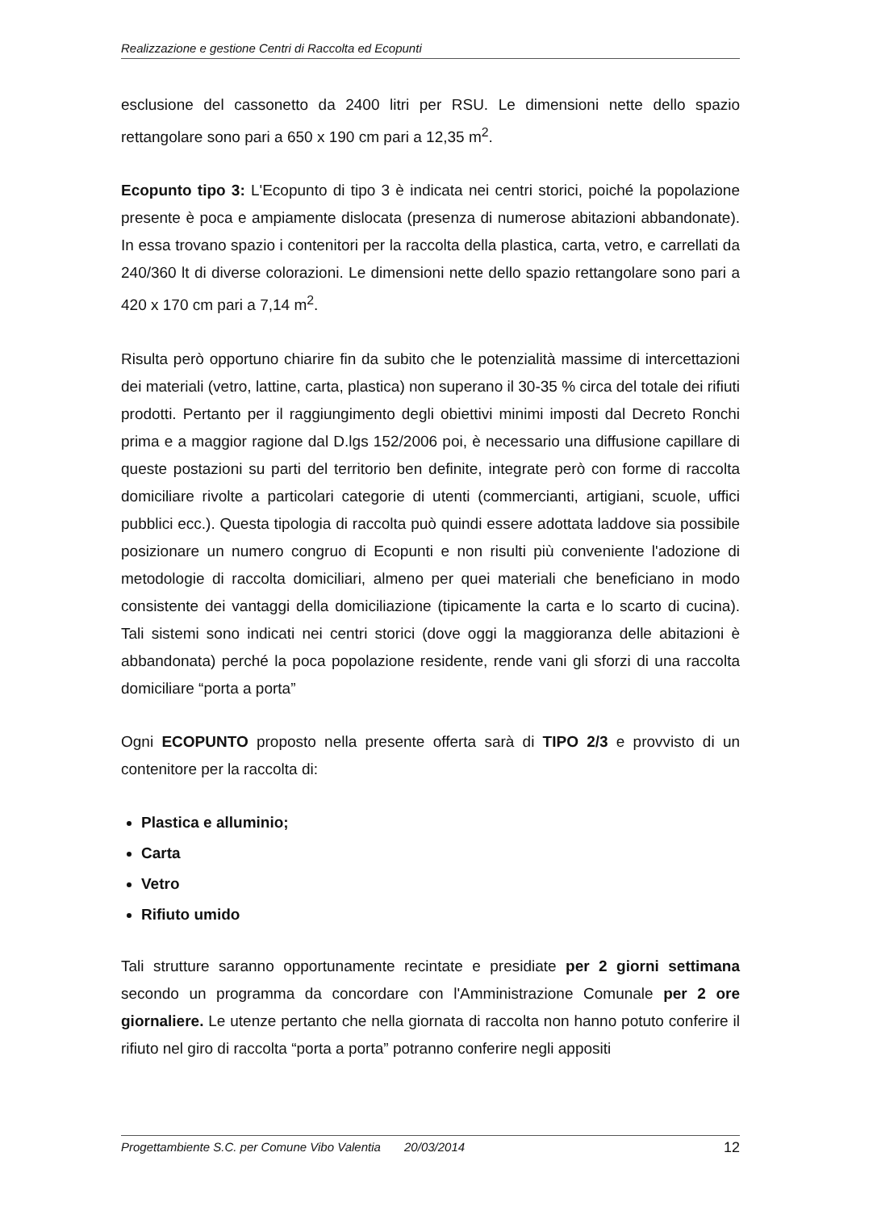Realizzazione e gestione Centri di Raccolta ed Ecopunti
esclusione del cassonetto da 2400 litri per RSU. Le dimensioni nette dello spazio rettangolare sono pari a 650 x 190 cm pari a 12,35 m<sup>2</sup>.
Ecopunto tipo 3: L'Ecopunto di tipo 3 è indicata nei centri storici, poiché la popolazione presente è poca e ampiamente dislocata (presenza di numerose abitazioni abbandonate). In essa trovano spazio i contenitori per la raccolta della plastica, carta, vetro, e carrellati da 240/360 lt di diverse colorazioni. Le dimensioni nette dello spazio rettangolare sono pari a 420 x 170 cm pari a 7,14 m<sup>2</sup>.
Risulta però opportuno chiarire fin da subito che le potenzialità massime di intercettazioni dei materiali (vetro, lattine, carta, plastica) non superano il 30-35 % circa del totale dei rifiuti prodotti. Pertanto per il raggiungimento degli obiettivi minimi imposti dal Decreto Ronchi prima e a maggior ragione dal D.lgs 152/2006 poi, è necessario una diffusione capillare di queste postazioni su parti del territorio ben definite, integrate però con forme di raccolta domiciliare rivolte a particolari categorie di utenti (commercianti, artigiani, scuole, uffici pubblici ecc.). Questa tipologia di raccolta può quindi essere adottata laddove sia possibile posizionare un numero congruo di Ecopunti e non risulti più conveniente l'adozione di metodologie di raccolta domiciliari, almeno per quei materiali che beneficiano in modo consistente dei vantaggi della domiciliazione (tipicamente la carta e lo scarto di cucina). Tali sistemi sono indicati nei centri storici (dove oggi la maggioranza delle abitazioni è abbandonata) perché la poca popolazione residente, rende vani gli sforzi di una raccolta domiciliare “porta a porta”
Ogni ECOPUNTO proposto nella presente offerta sarà di TIPO 2/3 e provvisto di un contenitore per la raccolta di:
Plastica e alluminio;
Carta
Vetro
Rifiuto umido
Tali strutture saranno opportunamente recintate e presidiate per 2 giorni settimana secondo un programma da concordare con l'Amministrazione Comunale per 2 ore giornaliere. Le utenze pertanto che nella giornata di raccolta non hanno potuto conferire il rifiuto nel giro di raccolta “porta a porta” potranno conferire negli appositi
Progettambiente S.C. per Comune Vibo Valentia 20/03/2014 12